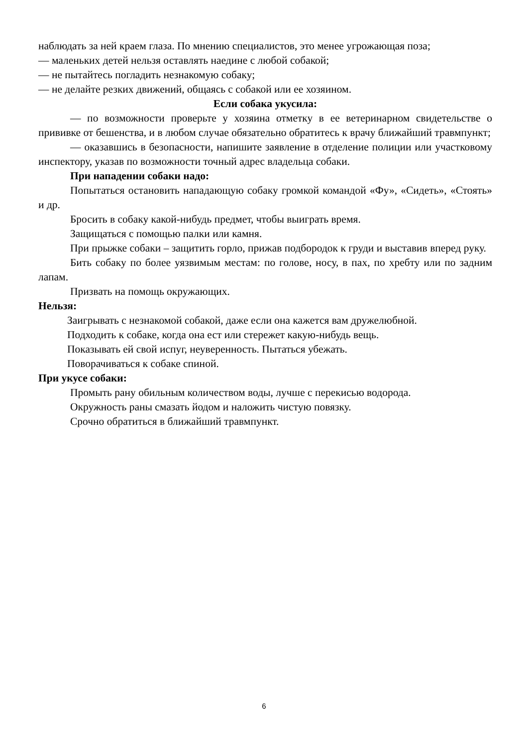наблюдать за ней краем глаза. По мнению специалистов, это менее угрожающая поза;
— маленьких детей нельзя оставлять наедине с любой собакой;
— не пытайтесь погладить незнакомую собаку;
— не делайте резких движений, общаясь с собакой или ее хозяином.
Если собака укусила:
— по возможности проверьте у хозяина отметку в ее ветеринарном свидетельстве о прививке от бешенства, и в любом случае обязательно обратитесь к врачу ближайший травмпункт;
— оказавшись в безопасности, напишите заявление в отделение полиции или участковому инспектору, указав по возможности точный адрес владельца собаки.
При нападении собаки надо:
Попытаться остановить нападающую собаку громкой командой «Фу», «Сидеть», «Стоять» и др.
Бросить в собаку какой-нибудь предмет, чтобы выиграть время.
Защищаться с помощью палки или камня.
При прыжке собаки – защитить горло, прижав подбородок к груди и выставив вперед руку.
Бить собаку по более уязвимым местам: по голове, носу, в пах, по хребту или по задним лапам.
Призвать на помощь окружающих.
Нельзя:
Заигрывать с незнакомой собакой, даже если она кажется вам дружелюбной.
Подходить к собаке, когда она ест или стережет какую-нибудь вещь.
Показывать ей свой испуг, неуверенность. Пытаться убежать.
Поворачиваться к собаке спиной.
При укусе собаки:
Промыть рану обильным количеством воды, лучше с перекисью водорода.
Окружность раны смазать йодом и наложить чистую повязку.
Срочно обратиться в ближайший травмпункт.
6